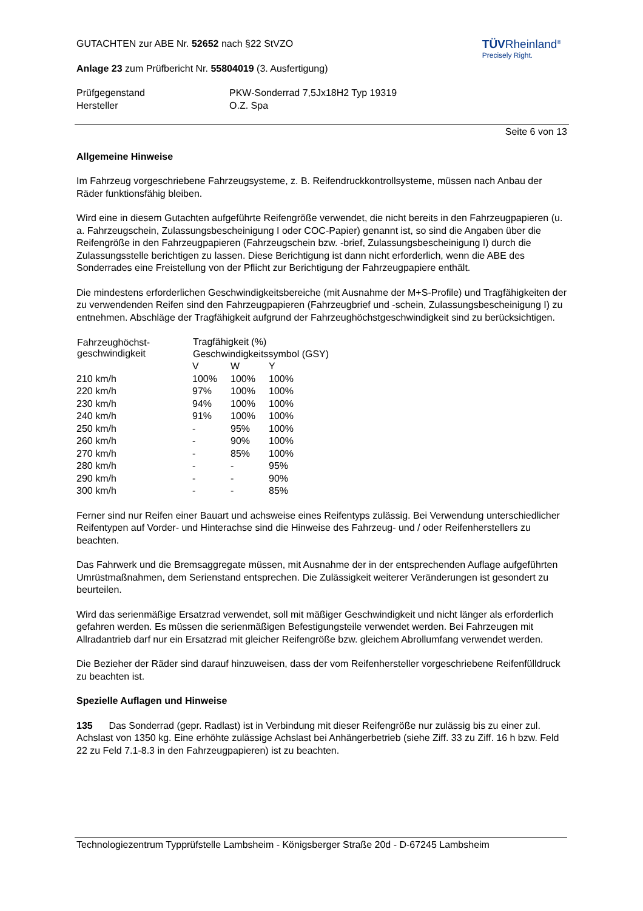GUTACHTEN zur ABE Nr. 52652 nach §22 StVZO
Anlage 23 zum Prüfbericht Nr. 55804019 (3. Ausfertigung)
TÜVRheinland<sup>®</sup>
Precisely Right.
| Prüfgegenstand | PKW-Sonderrad 7,5Jx18H2 Typ 19319 |
| Hersteller | O.Z. Spa |
Seite 6 von 13
Allgemeine Hinweise
Im Fahrzeug vorgeschriebene Fahrzeugsysteme, z. B. Reifendruckkontrollsysteme, müssen nach Anbau der Räder funktionsfähig bleiben.
Wird eine in diesem Gutachten aufgeführte Reifengröße verwendet, die nicht bereits in den Fahrzeugpapieren (u. a. Fahrzeugschein, Zulassungsbescheinigung I oder COC-Papier) genannt ist, so sind die Angaben über die Reifengröße in den Fahrzeugpapieren (Fahrzeugschein bzw. -brief, Zulassungsbescheinigung I) durch die Zulassungsstelle berichtigen zu lassen. Diese Berichtigung ist dann nicht erforderlich, wenn die ABE des Sonderrades eine Freistellung von der Pflicht zur Berichtigung der Fahrzeugpapiere enthält.
Die mindestens erforderlichen Geschwindigkeitsbereiche (mit Ausnahme der M+S-Profile) und Tragfähigkeiten der zu verwendenden Reifen sind den Fahrzeugpapieren (Fahrzeugbrief und -schein, Zulassungsbescheinigung I) zu entnehmen. Abschläge der Tragfähigkeit aufgrund der Fahrzeughöchstgeschwindigkeit sind zu berücksichtigen.
| Fahrzeughöchst- geschwindigkeit | Tragfähigkeit (%) | | |
| --- | --- | --- | --- |
| | Geschwindigkeitssymbol (GSY) | | |
| | V | W | Y |
| 210 km/h | 100% | 100% | 100% |
| 220 km/h | 97% | 100% | 100% |
| 230 km/h | 94% | 100% | 100% |
| 240 km/h | 91% | 100% | 100% |
| 250 km/h | - | 95% | 100% |
| 260 km/h | - | 90% | 100% |
| 270 km/h | - | 85% | 100% |
| 280 km/h | - | - | 95% |
| 290 km/h | - | - | 90% |
| 300 km/h | - | - | 85% |
Ferner sind nur Reifen einer Bauart und achsweise eines Reifentyps zulässig. Bei Verwendung unterschiedlicher Reifentypen auf Vorder- und Hinterachse sind die Hinweise des Fahrzeug- und / oder Reifenherstellers zu beachten.
Das Fahrwerk und die Bremsaggregate müssen, mit Ausnahme der in der entsprechenden Auflage aufgeführten Umrüstmaßnahmen, dem Serienstand entsprechen. Die Zulässigkeit weiterer Veränderungen ist gesondert zu beurteilen.
Wird das serienmäßige Ersatzrad verwendet, soll mit mäßiger Geschwindigkeit und nicht länger als erforderlich gefahren werden. Es müssen die serienmäßigen Befestigungsteile verwendet werden. Bei Fahrzeugen mit Allradantrieb darf nur ein Ersatzrad mit gleicher Reifengröße bzw. gleichem Abrollumfang verwendet werden.
Die Bezieher der Räder sind darauf hinzuweisen, dass der vom Reifenhersteller vorgeschriebene Reifenfülldruck zu beachten ist.
Spezielle Auflagen und Hinweise
135 Das Sonderrad (gepr. Radlast) ist in Verbindung mit dieser Reifengröße nur zulässig bis zu einer zul. Achslast von 1350 kg. Eine erhöhte zulässige Achslast bei Anhängerbetrieb (siehe Ziff. 33 zu Ziff. 16 h bzw. Feld 22 zu Feld 7.1-8.3 in den Fahrzeugpapieren) ist zu beachten.
Technologiezentrum Typprüfstelle Lambsheim - Königsberger Straße 20d - D-67245 Lambsheim